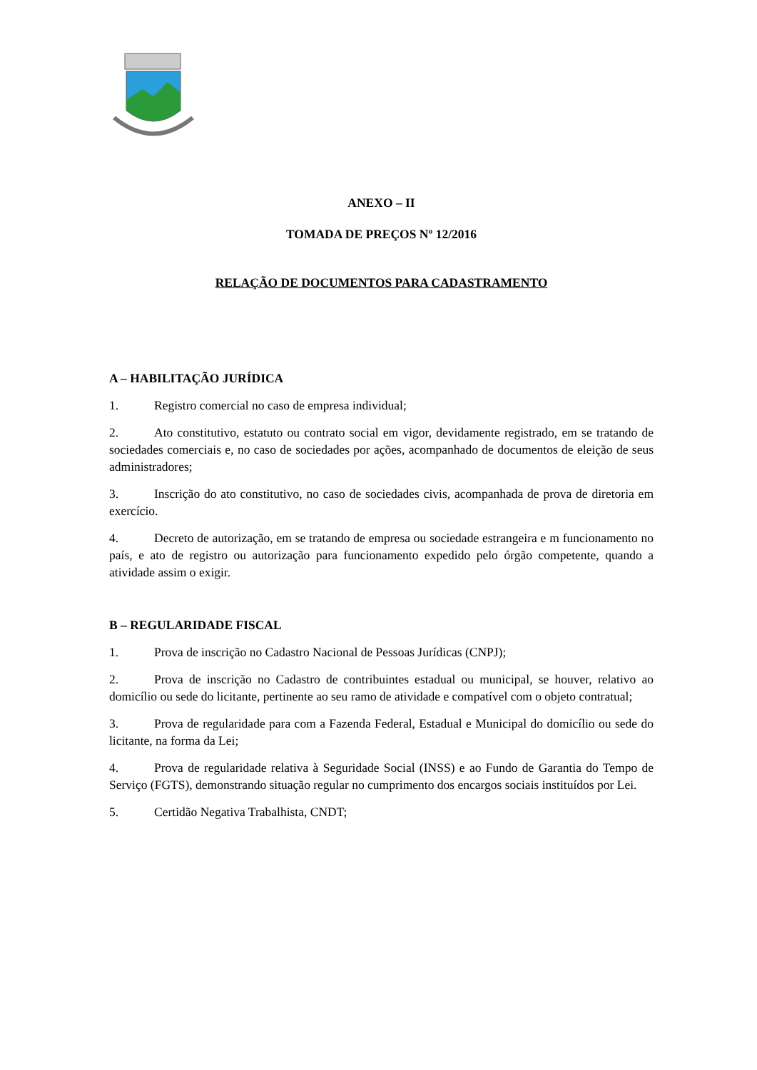ANEXO – II
TOMADA DE PREÇOS Nº 12/2016
RELAÇÃO DE DOCUMENTOS PARA CADASTRAMENTO
A – HABILITAÇÃO JURÍDICA
1. Registro comercial no caso de empresa individual;
2. Ato constitutivo, estatuto ou contrato social em vigor, devidamente registrado, em se tratando de sociedades comerciais e, no caso de sociedades por ações, acompanhado de documentos de eleição de seus administradores;
3. Inscrição do ato constitutivo, no caso de sociedades civis, acompanhada de prova de diretoria em exercício.
4. Decreto de autorização, em se tratando de empresa ou sociedade estrangeira e m funcionamento no país, e ato de registro ou autorização para funcionamento expedido pelo órgão competente, quando a atividade assim o exigir.
B – REGULARIDADE FISCAL
1. Prova de inscrição no Cadastro Nacional de Pessoas Jurídicas (CNPJ);
2. Prova de inscrição no Cadastro de contribuintes estadual ou municipal, se houver, relativo ao domicílio ou sede do licitante, pertinente ao seu ramo de atividade e compatível com o objeto contratual;
3. Prova de regularidade para com a Fazenda Federal, Estadual e Municipal do domicílio ou sede do licitante, na forma da Lei;
4. Prova de regularidade relativa à Seguridade Social (INSS) e ao Fundo de Garantia do Tempo de Serviço (FGTS), demonstrando situação regular no cumprimento dos encargos sociais instituídos por Lei.
5. Certidão Negativa Trabalhista, CNDT;